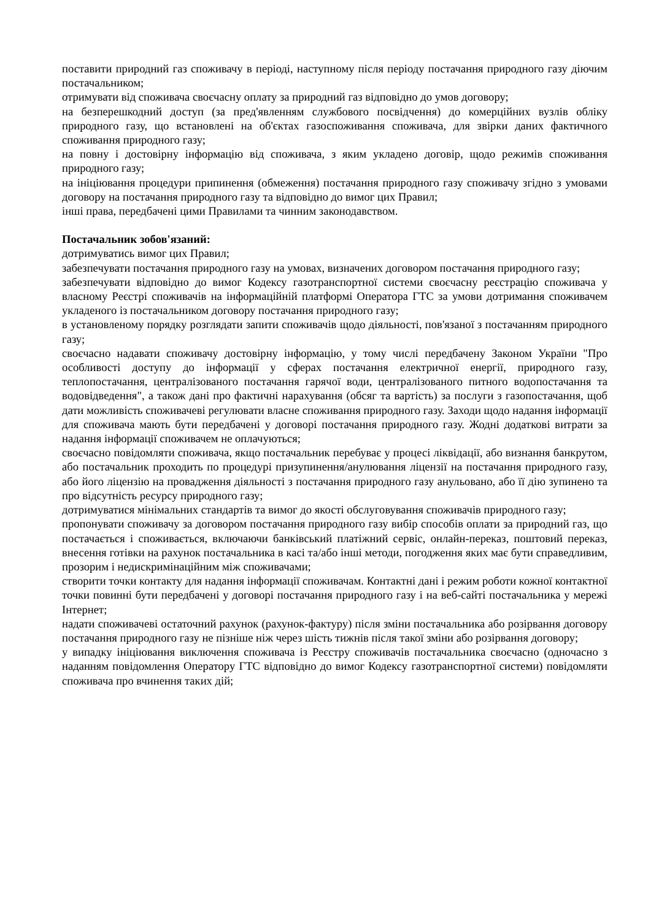поставити природний газ споживачу в періоді, наступному після періоду постачання природного газу діючим постачальником;
отримувати від споживача своєчасну оплату за природний газ відповідно до умов договору;
на безперешкодний доступ (за пред'явленням службового посвідчення) до комерційних вузлів обліку природного газу, що встановлені на об'єктах газоспоживання споживача, для звірки даних фактичного споживання природного газу;
на повну і достовірну інформацію від споживача, з яким укладено договір, щодо режимів споживання природного газу;
на ініціювання процедури припинення (обмеження) постачання природного газу споживачу згідно з умовами договору на постачання природного газу та відповідно до вимог цих Правил;
інші права, передбачені цими Правилами та чинним законодавством.
Постачальник зобов'язаний:
дотримуватись вимог цих Правил;
забезпечувати постачання природного газу на умовах, визначених договором постачання природного газу;
забезпечувати відповідно до вимог Кодексу газотранспортної системи своєчасну реєстрацію споживача у власному Реєстрі споживачів на інформаційній платформі Оператора ГТС за умови дотримання споживачем укладеного із постачальником договору постачання природного газу;
в установленому порядку розглядати запити споживачів щодо діяльності, пов'язаної з постачанням природного газу;
своєчасно надавати споживачу достовірну інформацію, у тому числі передбачену Законом України "Про особливості доступу до інформації у сферах постачання електричної енергії, природного газу, теплопостачання, централізованого постачання гарячої води, централізованого питного водопостачання та водовідведення", а також дані про фактичні нарахування (обсяг та вартість) за послуги з газопостачання, щоб дати можливість споживачеві регулювати власне споживання природного газу. Заходи щодо надання інформації для споживача мають бути передбачені у договорі постачання природного газу. Жодні додаткові витрати за надання інформації споживачем не оплачуються;
своєчасно повідомляти споживача, якщо постачальник перебуває у процесі ліквідації, або визнання банкрутом, або постачальник проходить по процедурі призупинення/анулювання ліцензії на постачання природного газу, або його ліцензію на провадження діяльності з постачання природного газу анульовано, або її дію зупинено та про відсутність ресурсу природного газу;
дотримуватися мінімальних стандартів та вимог до якості обслуговування споживачів природного газу;
пропонувати споживачу за договором постачання природного газу вибір способів оплати за природний газ, що постачається і споживається, включаючи банківський платіжний сервіс, онлайн-переказ, поштовий переказ, внесення готівки на рахунок постачальника в касі та/або інші методи, погодження яких має бути справедливим, прозорим і недискримінаційним між споживачами;
створити точки контакту для надання інформації споживачам. Контактні дані і режим роботи кожної контактної точки повинні бути передбачені у договорі постачання природного газу і на веб-сайті постачальника у мережі Інтернет;
надати споживачеві остаточний рахунок (рахунок-фактуру) після зміни постачальника або розірвання договору постачання природного газу не пізніше ніж через шість тижнів після такої зміни або розірвання договору;
у випадку ініціювання виключення споживача із Реєстру споживачів постачальника своєчасно (одночасно з наданням повідомлення Оператору ГТС відповідно до вимог Кодексу газотранспортної системи) повідомляти споживача про вчинення таких дій;